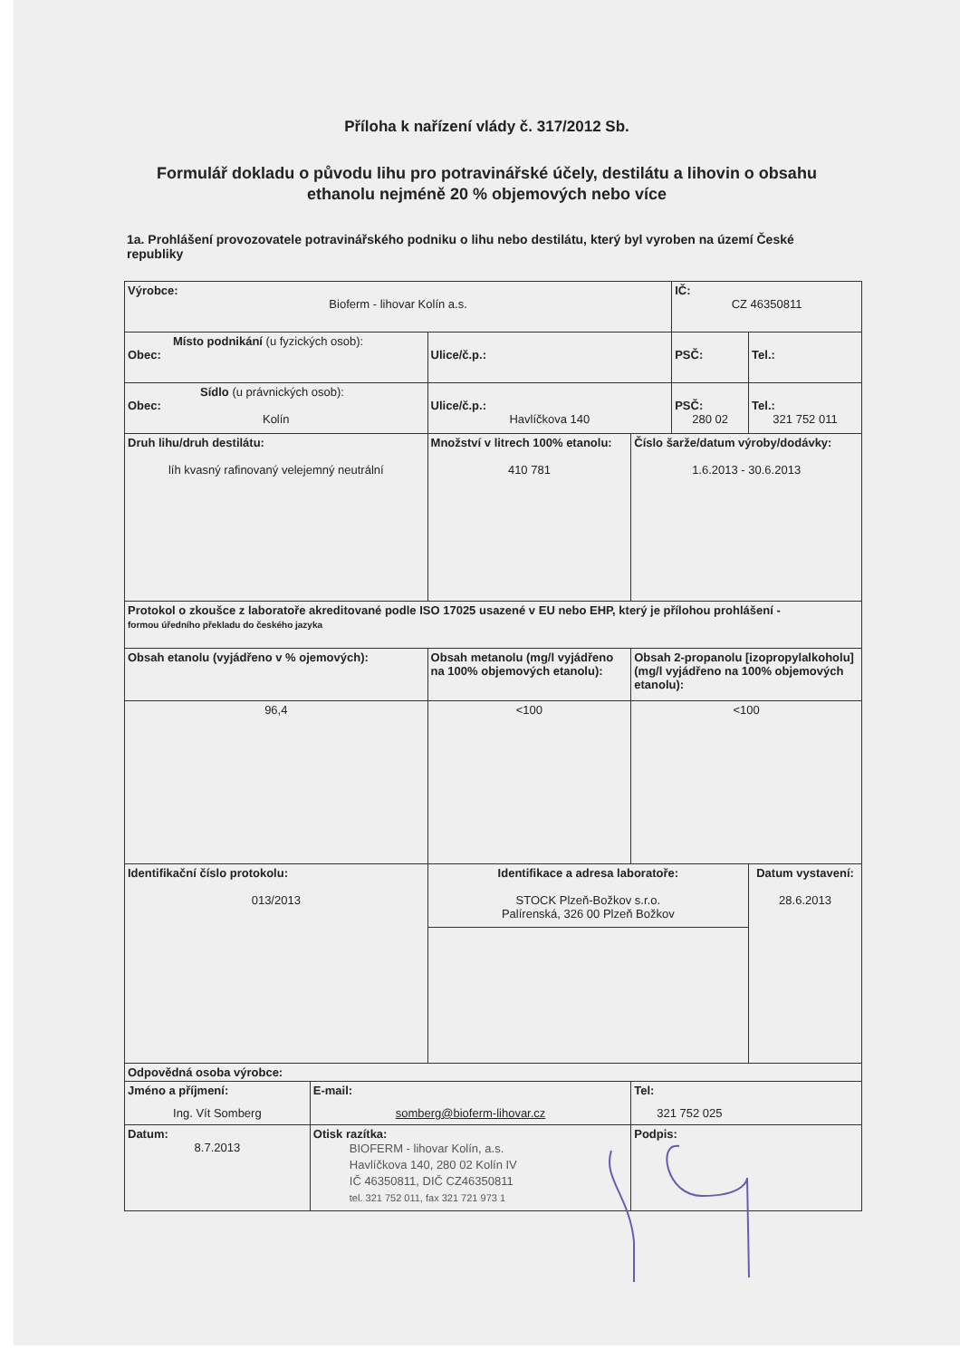Příloha k nařízení vlády č. 317/2012 Sb.
Formulář dokladu o původu lihu pro potravinářské účely, destilátu a lihovin o obsahu ethanolu nejméně 20 % objemových nebo více
1a. Prohlášení provozovatele potravinářského podniku o lihu nebo destilátu, který byl vyroben na území České republiky
| Výrobce: Bioferm - lihovar Kolín a.s. | | | | IČ: CZ 46350811 | |
| Místo podnikání (u fyzických osob): Obec: | | Ulice/č.p.: | | PSČ: | Tel.: |
| Sídlo (u právnických osob): Obec: Kolín | | Ulice/č.p.: Havlíčkova 140 | | PSČ: 280 02 | Tel.: 321 752 011 |
| Druh lihu/druh destilátu: líh kvasný rafinovaný velejemný neutrální | | Množství v litrech 100% etanolu: 410 781 | Číslo šarže/datum výroby/dodávky: 1.6.2013 - 30.6.2013 | | |
| Protokol o zkoušce z laboratoře akreditované podle ISO 17025 usazené v EU nebo EHP, který je přílohou prohlášení - formou úředního překladu do českého jazyka | | | | | |
| Obsah etanolu (vyjádřeno v % ojemových): | | Obsah metanolu (mg/l vyjádřeno na 100% objemových etanolu): | Obsah 2-propanolu [izopropylalkoholu] (mg/l vyjádřeno na 100% objemových etanolu): | | |
| 96,4 | | <100 | <100 | | |
| Identifikační číslo protokolu: 013/2013 | | Identifikace a adresa laboratoře: STOCK Plzeň-Božkov s.r.o. Palírenská, 326 00 Plzeň Božkov | | | Datum vystavení: 28.6.2013 |
| Odpovědná osoba výrobce: | | | | | |
| Jméno a příjmení: Ing. Vít Somberg | E-mail: somberg@bioferm-lihovar.cz | | Tel: 321 752 025 | | |
| Datum: 8.7.2013 | Otisk razítka: BIOFERM - lihovar Kolín, a.s. Havlíčkova 140, 280 02 Kolín IV IČ 46350811, DIČ CZ46350811 tel. 321 752 011, fax 321 721 973 1 | | Podpis: | | |